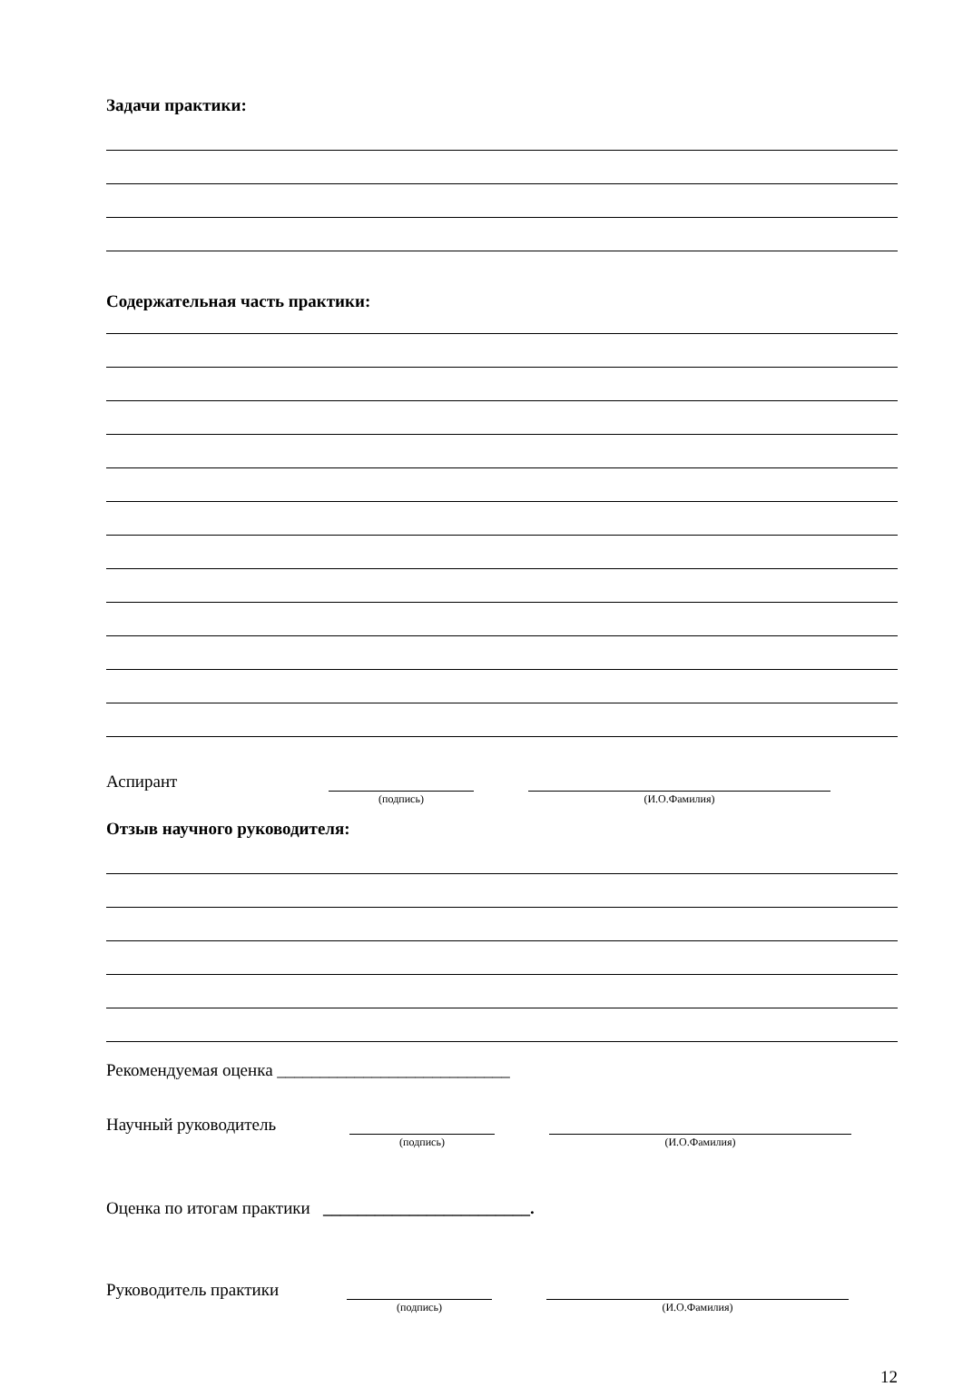Задачи практики:
Содержательная часть практики:
Аспирант
(подпись)
(И.О.Фамилия)
Отзыв научного руководителя:
Рекомендуемая оценка ___________________________
Научный руководитель
(подпись)
(И.О.Фамилия)
Оценка по итогам практики ________________________.
Руководитель практики
(подпись)
(И.О.Фамилия)
12